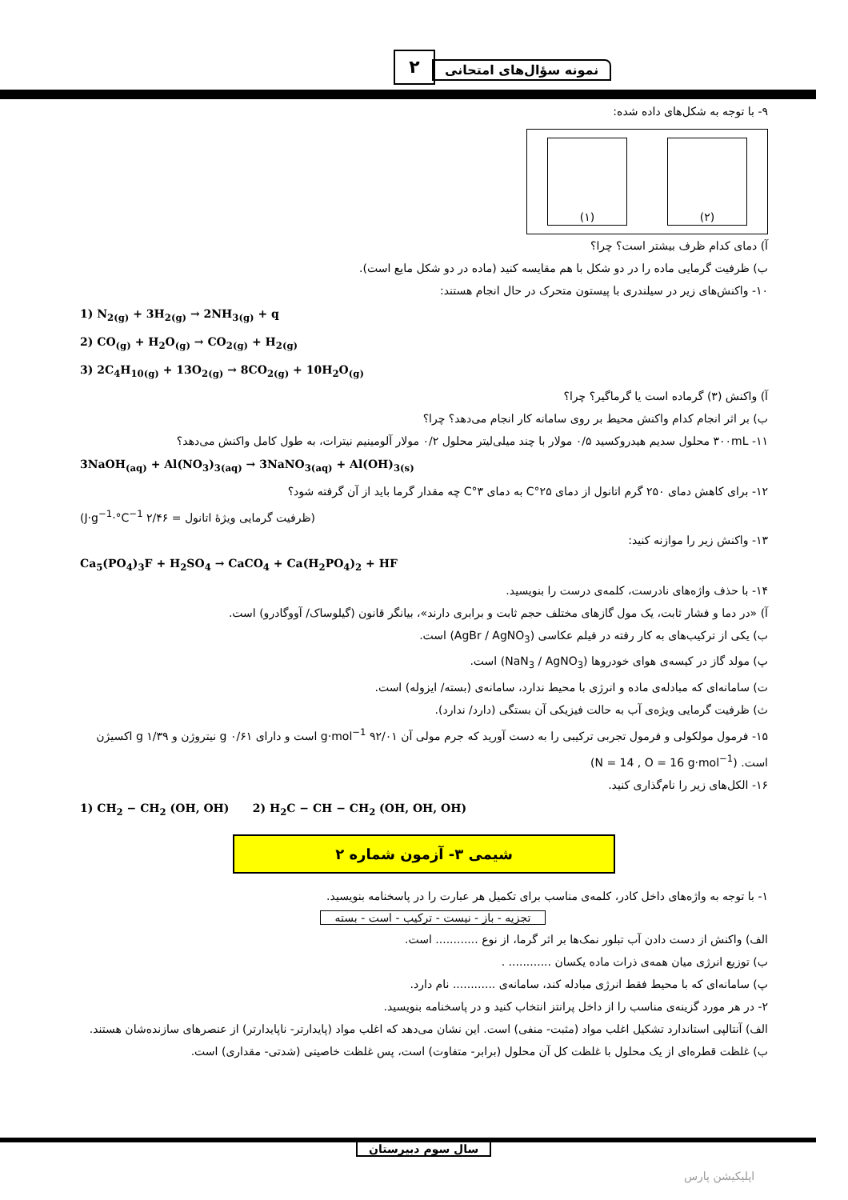۲ نمونه سؤال‌های امتحانی
۹- با توجه به شکل‌های داده شده:
(۱) (۲)
آ) دمای کدام ظرف بیشتر است؟ چرا؟
ب) ظرفیت گرمایی ماده را در دو شکل با هم مقایسه کنید (ماده در دو شکل مایع است).
۱۰- واکنش‌های زیر در سیلندری با پیستون متحرک در حال انجام هستند:
1) N<sub>2(g)</sub> + 3H<sub>2(g)</sub> → 2NH<sub>3(g)</sub> + q
2) CO<sub>(g)</sub> + H<sub>2</sub>O<sub>(g)</sub> → CO<sub>2(g)</sub> + H<sub>2(g)</sub>
3) 2C<sub>4</sub>H<sub>10(g)</sub> + 13O<sub>2(g)</sub> → 8CO<sub>2(g)</sub> + 10H<sub>2</sub>O<sub>(g)</sub>
آ) واکنش (۳) گرماده است یا گرماگیر؟ چرا؟
ب) بر اثر انجام کدام واکنش محیط بر روی سامانه کار انجام می‌دهد؟ چرا؟
۱۱- ۳۰۰mL محلول سدیم هیدروکسید ۰/۵ مولار با چند میلی‌لیتر محلول ۰/۲ مولار آلومینیم نیترات، به طول کامل واکنش می‌دهد؟
3NaOH<sub>(aq)</sub> + Al(NO<sub>3</sub>)<sub>3(aq)</sub> → 3NaNO<sub>3(aq)</sub> + Al(OH)<sub>3(s)</sub>
۱۲- برای کاهش دمای ۲۵۰ گرم اتانول از دمای ۲۵°C به دمای ۳°C چه مقدار گرما باید از آن گرفته شود؟
(ظرفیت گرمایی ویژهٔ اتانول = ۲/۴۶ J·g<sup>−1</sup>·°C<sup>−1</sup>)
۱۳- واکنش زیر را موازنه کنید:
Ca<sub>5</sub>(PO<sub>4</sub>)<sub>3</sub>F + H<sub>2</sub>SO<sub>4</sub> → CaCO<sub>4</sub> + Ca(H<sub>2</sub>PO<sub>4</sub>)<sub>2</sub> + HF
۱۴- با حذف واژه‌های نادرست، کلمه‌ی درست را بنویسید.
آ) «در دما و فشار ثابت، یک مول گازهای مختلف حجم ثابت و برابری دارند»، بیانگر قانون (گیلوساک/ آووگادرو) است.
ب) یکی از ترکیب‌های به کار رفته در فیلم عکاسی (AgBr / AgNO<sub>3</sub>) است.
پ) مولد گاز در کیسه‌ی هوای خودروها (NaN<sub>3</sub> / AgNO<sub>3</sub>) است.
ت) سامانه‌ای که مبادله‌ی ماده و انرژی با محیط ندارد، سامانه‌ی (بسته/ ایزوله) است.
ث) ظرفیت گرمایی ویژه‌ی آب به حالت فیزیکی آن بستگی (دارد/ ندارد).
۱۵- فرمول مولکولی و فرمول تجربی ترکیبی را به دست آورید که جرم مولی آن ۹۲/۰۱ g·mol<sup>−1</sup> است و دارای ۰/۶۱ g نیتروژن و ۱/۳۹ g اکسیژن است. (N = 14 , O = 16 g·mol<sup>−1</sup>)
۱۶- الکل‌های زیر را نام‌گذاری کنید.
1) CH<sub>2</sub> − CH<sub>2</sub> (OH, OH) 2) H<sub>2</sub>C − CH − CH<sub>2</sub> (OH, OH, OH)
شیمی ۳- آزمون شماره ۲
۱- با توجه به واژه‌های داخل کادر، کلمه‌ی مناسب برای تکمیل هر عبارت را در پاسخنامه بنویسید.
تجزیه - باز - نیست - ترکیب - است - بسته
الف) واکنش از دست دادن آب تبلور نمک‌ها بر اثر گرما، از نوع ............ است.
ب) توزیع انرژی میان همه‌ی ذرات ماده یکسان ............ .
پ) سامانه‌ای که با محیط فقط انرژی مبادله کند، سامانه‌ی ............ نام دارد.
۲- در هر مورد گزینه‌ی مناسب را از داخل پرانتز انتخاب کنید و در پاسخنامه بنویسید.
الف) آنتالپی استاندارد تشکیل اغلب مواد (مثبت- منفی) است. این نشان می‌دهد که اغلب مواد (پایدارتر- ناپایدارتر) از عنصرهای سازنده‌شان هستند.
ب) غلظت قطره‌ای از یک محلول با غلظت کل آن محلول (برابر- متفاوت) است، پس غلظت خاصیتی (شدتی- مقداری) است.
سال سوم دبیرستان
اپلیکیشن پارس